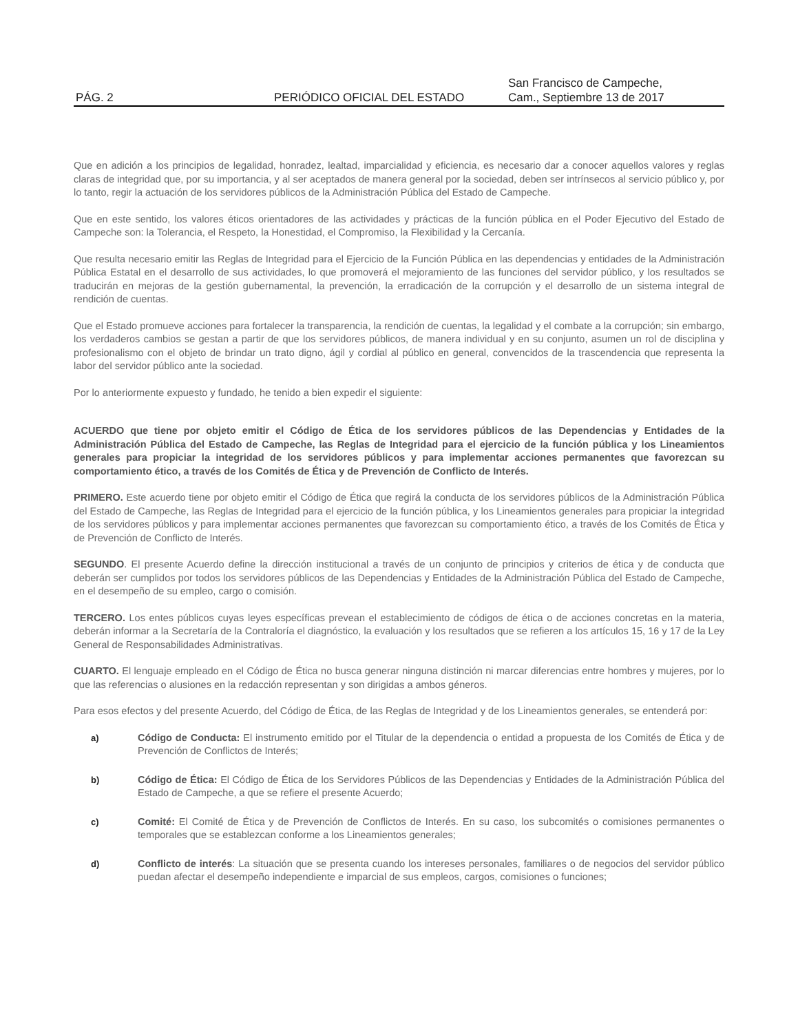PÁG. 2
PERIÓDICO OFICIAL DEL ESTADO
San Francisco de Campeche,
Cam., Septiembre 13 de 2017
Que en adición a los principios de legalidad, honradez, lealtad, imparcialidad y eficiencia, es necesario dar a conocer aquellos valores y reglas claras de integridad que, por su importancia, y al ser aceptados de manera general por la sociedad, deben ser intrínsecos al servicio público y, por lo tanto, regir la actuación de los servidores públicos de la Administración Pública del Estado de Campeche.
Que en este sentido, los valores éticos orientadores de las actividades y prácticas de la función pública en el Poder Ejecutivo del Estado de Campeche son: la Tolerancia, el Respeto, la Honestidad, el Compromiso, la Flexibilidad y la Cercanía.
Que resulta necesario emitir las Reglas de Integridad para el Ejercicio de la Función Pública en las dependencias y entidades de la Administración Pública Estatal en el desarrollo de sus actividades, lo que promoverá el mejoramiento de las funciones del servidor público, y los resultados se traducirán en mejoras de la gestión gubernamental, la prevención, la erradicación de la corrupción y el desarrollo de un sistema integral de rendición de cuentas.
Que el Estado promueve acciones para fortalecer la transparencia, la rendición de cuentas, la legalidad y el combate a la corrupción; sin embargo, los verdaderos cambios se gestan a partir de que los servidores públicos, de manera individual y en su conjunto, asumen un rol de disciplina y profesionalismo con el objeto de brindar un trato digno, ágil y cordial al público en general, convencidos de la trascendencia que representa la labor del servidor público ante la sociedad.
Por lo anteriormente expuesto y fundado, he tenido a bien expedir el siguiente:
ACUERDO que tiene por objeto emitir el Código de Ética de los servidores públicos de las Dependencias y Entidades de la Administración Pública del Estado de Campeche, las Reglas de Integridad para el ejercicio de la función pública y los Lineamientos generales para propiciar la integridad de los servidores públicos y para implementar acciones permanentes que favorezcan su comportamiento ético, a través de los Comités de Ética y de Prevención de Conflicto de Interés.
PRIMERO. Este acuerdo tiene por objeto emitir el Código de Ética que regirá la conducta de los servidores públicos de la Administración Pública del Estado de Campeche, las Reglas de Integridad para el ejercicio de la función pública, y los Lineamientos generales para propiciar la integridad de los servidores públicos y para implementar acciones permanentes que favorezcan su comportamiento ético, a través de los Comités de Ética y de Prevención de Conflicto de Interés.
SEGUNDO. El presente Acuerdo define la dirección institucional a través de un conjunto de principios y criterios de ética y de conducta que deberán ser cumplidos por todos los servidores públicos de las Dependencias y Entidades de la Administración Pública del Estado de Campeche, en el desempeño de su empleo, cargo o comisión.
TERCERO. Los entes públicos cuyas leyes específicas prevean el establecimiento de códigos de ética o de acciones concretas en la materia, deberán informar a la Secretaría de la Contraloría el diagnóstico, la evaluación y los resultados que se refieren a los artículos 15, 16 y 17 de la Ley General de Responsabilidades Administrativas.
CUARTO. El lenguaje empleado en el Código de Ética no busca generar ninguna distinción ni marcar diferencias entre hombres y mujeres, por lo que las referencias o alusiones en la redacción representan y son dirigidas a ambos géneros.
Para esos efectos y del presente Acuerdo, del Código de Ética, de las Reglas de Integridad y de los Lineamientos generales, se entenderá por:
a) Código de Conducta: El instrumento emitido por el Titular de la dependencia o entidad a propuesta de los Comités de Ética y de Prevención de Conflictos de Interés;
b) Código de Ética: El Código de Ética de los Servidores Públicos de las Dependencias y Entidades de la Administración Pública del Estado de Campeche, a que se refiere el presente Acuerdo;
c) Comité: El Comité de Ética y de Prevención de Conflictos de Interés. En su caso, los subcomités o comisiones permanentes o temporales que se establezcan conforme a los Lineamientos generales;
d) Conflicto de interés: La situación que se presenta cuando los intereses personales, familiares o de negocios del servidor público puedan afectar el desempeño independiente e imparcial de sus empleos, cargos, comisiones o funciones;